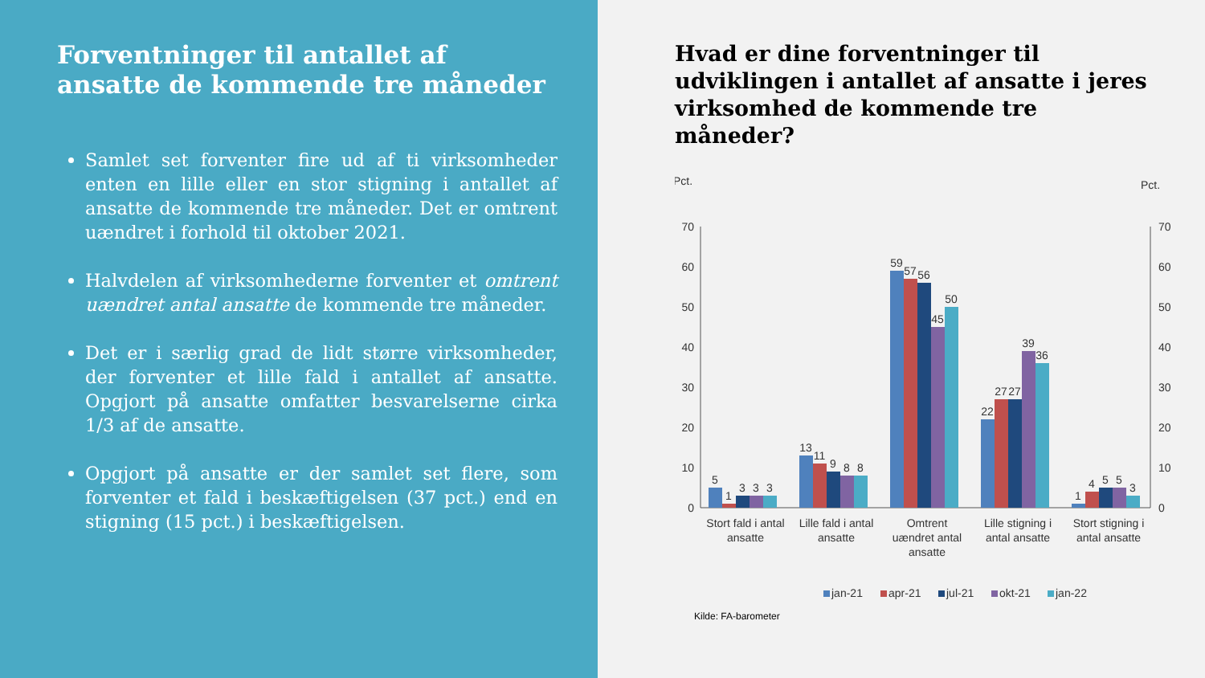Forventninger til antallet af ansatte de kommende tre måneder
Samlet set forventer fire ud af ti virksomheder enten en lille eller en stor stigning i antallet af ansatte de kommende tre måneder. Det er omtrent uændret i forhold til oktober 2021.
Halvdelen af virksomhederne forventer et omtrent uændret antal ansatte de kommende tre måneder.
Det er i særlig grad de lidt større virksomheder, der forventer et lille fald i antallet af ansatte. Opgjort på ansatte omfatter besvarelserne cirka 1/3 af de ansatte.
Opgjort på ansatte er der samlet set flere, som forventer et fald i beskæftigelsen (37 pct.) end en stigning (15 pct.) i beskæftigelsen.
Hvad er dine forventninger til udviklingen i antallet af ansatte i jeres virksomhed de kommende tre måneder?
Pct.
Pct.
70
60
50
40
30
20
10
0
70
60
50
40
30
20
10
0
5
1
3
3
3
13
11
9
8
8
59
57
56
45
50
22
27
27
39
36
1
4
5
5
3
Stort fald i antal
ansatte
Lille fald i antal
ansatte
Omtrent
uændret antal
ansatte
Lille stigning i
antal ansatte
Stort stigning i
antal ansatte
jan-21
apr-21
jul-21
okt-21
jan-22
Kilde: FA-barometer